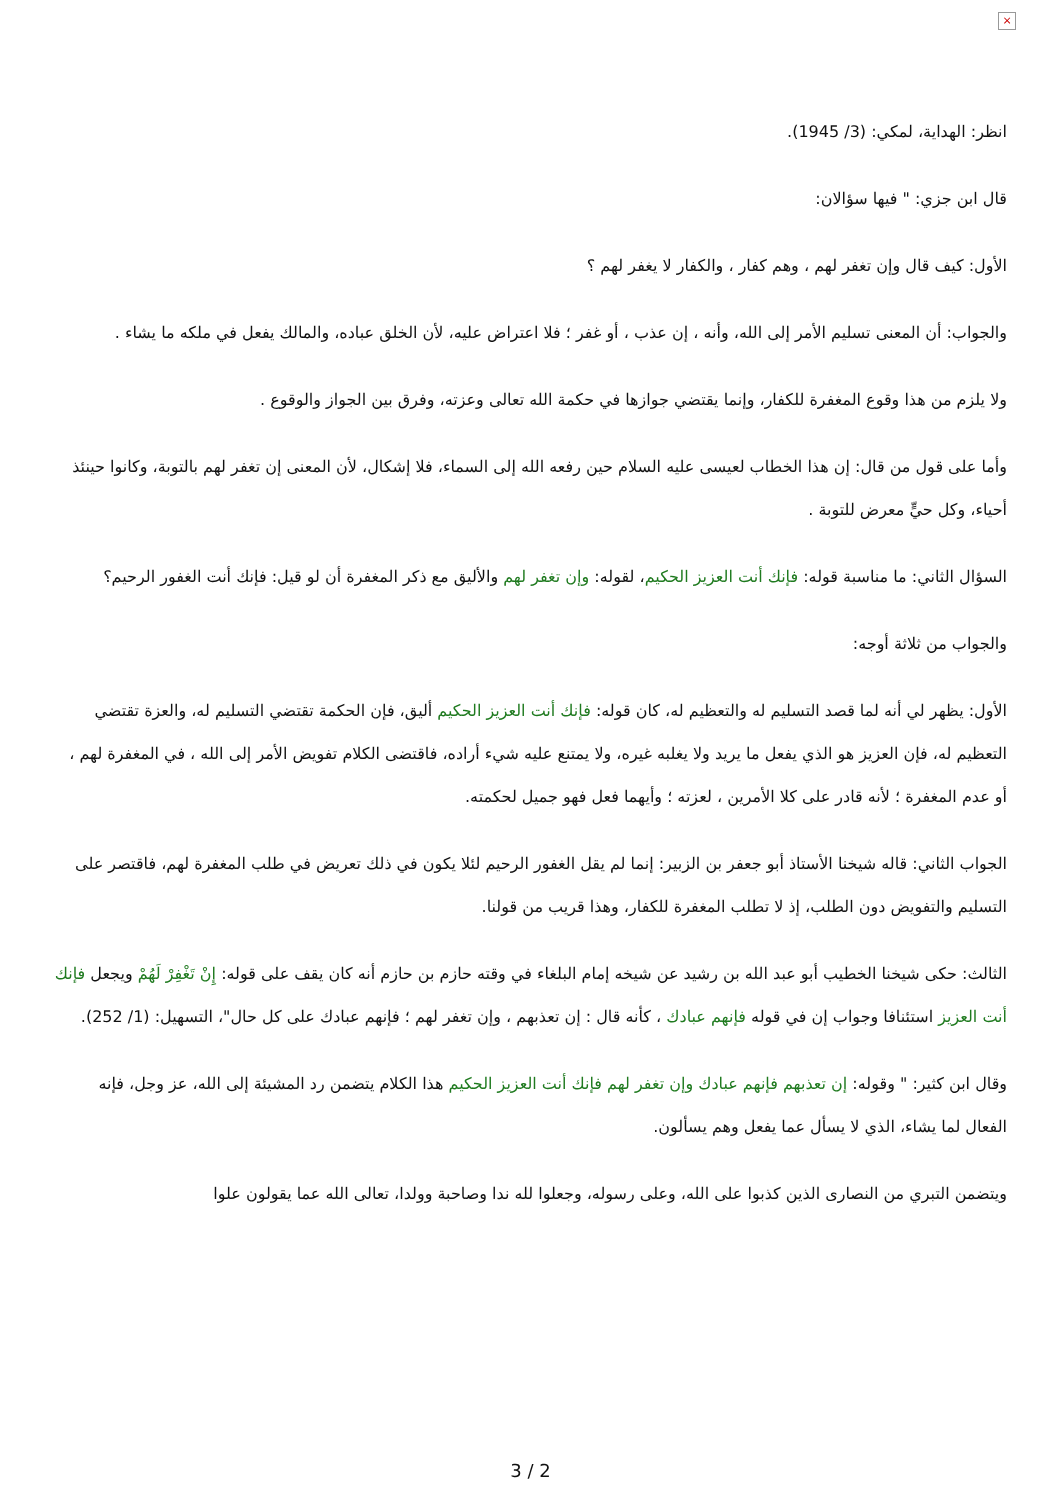×
انظر: الهداية، لمكي: (3/ 1945).
قال ابن جزي: " فيها سؤالان:
الأول: كيف قال وإن تغفر لهم ، وهم كفار ، والكفار لا يغفر لهم ؟
والجواب: أن المعنى تسليم الأمر إلى الله، وأنه ، إن عذب ، أو غفر ؛ فلا اعتراض عليه، لأن الخلق عباده، والمالك يفعل في ملكه ما يشاء .
ولا يلزم من هذا وقوع المغفرة للكفار، وإنما يقتضي جوازها في حكمة الله تعالى وعزته، وفرق بين الجواز والوقوع .
وأما على قول من قال: إن هذا الخطاب لعيسى عليه السلام حين رفعه الله إلى السماء، فلا إشكال، لأن المعنى إن تغفر لهم بالتوبة، وكانوا حينئذ أحياء، وكل حيٍّ معرض للتوبة .
السؤال الثاني: ما مناسبة قوله: فإنك أنت العزيز الحكيم، لقوله: وإن تغفر لهم والأليق مع ذكر المغفرة أن لو قيل: فإنك أنت الغفور الرحيم؟
والجواب من ثلاثة أوجه:
الأول: يظهر لي أنه لما قصد التسليم له والتعظيم له، كان قوله: فإنك أنت العزيز الحكيم أليق، فإن الحكمة تقتضي التسليم له، والعزة تقتضي التعظيم له، فإن العزيز هو الذي يفعل ما يريد ولا يغلبه غيره، ولا يمتنع عليه شيء أراده، فاقتضى الكلام تفويض الأمر إلى الله ، في المغفرة لهم ، أو عدم المغفرة ؛ لأنه قادر على كلا الأمرين ، لعزته ؛ وأيهما فعل فهو جميل لحكمته.
الجواب الثاني: قاله شيخنا الأستاذ أبو جعفر بن الزبير: إنما لم يقل الغفور الرحيم لئلا يكون في ذلك تعريض في طلب المغفرة لهم، فاقتصر على التسليم والتفويض دون الطلب، إذ لا تطلب المغفرة للكفار، وهذا قريب من قولنا.
الثالث: حكى شيخنا الخطيب أبو عبد الله بن رشيد عن شيخه إمام البلغاء في وقته حازم بن حازم أنه كان يقف على قوله: إِنْ تَغْفِرْ لَهُمْ ويجعل فإنك أنت العزيز استئنافا وجواب إن في قوله فإنهم عبادك ، كأنه قال : إن تعذبهم ، وإن تغفر لهم ؛ فإنهم عبادك على كل حال"، التسهيل: (1/ 252).
وقال ابن كثير: " وقوله: إن تعذبهم فإنهم عبادك وإن تغفر لهم فإنك أنت العزيز الحكيم هذا الكلام يتضمن رد المشيئة إلى الله، عز وجل، فإنه الفعال لما يشاء، الذي لا يسأل عما يفعل وهم يسألون.
ويتضمن التبري من النصارى الذين كذبوا على الله، وعلى رسوله، وجعلوا لله ندا وصاحبة وولدا، تعالى الله عما يقولون علوا
3 / 2